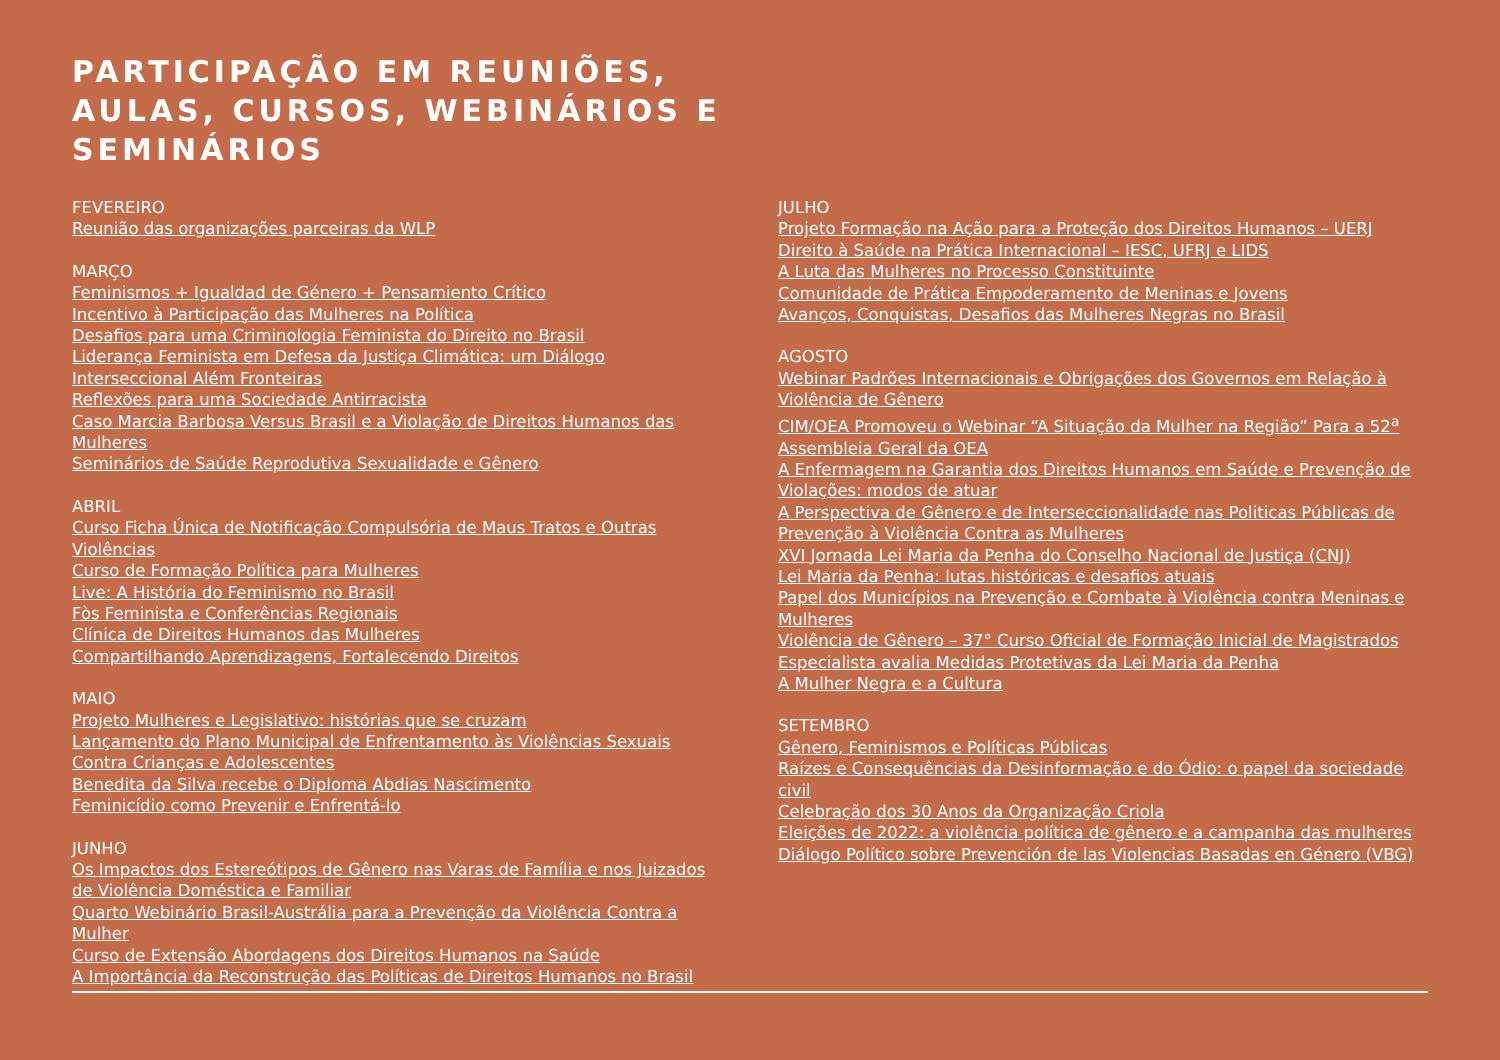PARTICIPAÇÃO EM REUNIÕES,
AULAS, CURSOS, WEBINÁRIOS E
SEMINÁRIOS
FEVEREIRO
Reunião das organizações parceiras da WLP
MARÇO
Feminismos + Igualdad de Género + Pensamiento Crítico
Incentivo à Participação das Mulheres na Política
Desafios para uma Criminologia Feminista do Direito no Brasil
Liderança Feminista em Defesa da Justiça Climática: um Diálogo Interseccional Além Fronteiras
Reflexões para uma Sociedade Antirracista
Caso Marcia Barbosa Versus Brasil e a Violação de Direitos Humanos das Mulheres
Seminários de Saúde Reprodutiva Sexualidade e Gênero
ABRIL
Curso Ficha Única de Notificação Compulsória de Maus Tratos e Outras Violências
Curso de Formação Política para Mulheres
Live: A História do Feminismo no Brasil
Fòs Feminista e Conferências Regionais
Clínica de Direitos Humanos das Mulheres
Compartilhando Aprendizagens, Fortalecendo Direitos
MAIO
Projeto Mulheres e Legislativo: histórias que se cruzam
Lançamento do Plano Municipal de Enfrentamento às Violências Sexuais Contra Crianças e Adolescentes
Benedita da Silva recebe o Diploma Abdias Nascimento
Feminicídio como Prevenir e Enfrentá-lo
JUNHO
Os Impactos dos Estereótipos de Gênero nas Varas de Família e nos Juizados de Violência Doméstica e Familiar
Quarto Webinário Brasil-Austrália para a Prevenção da Violência Contra a Mulher
Curso de Extensão Abordagens dos Direitos Humanos na Saúde
A Importância da Reconstrução das Políticas de Direitos Humanos no Brasil
JULHO
Projeto Formação na Ação para a Proteção dos Direitos Humanos – UERJ
Direito à Saúde na Prática Internacional – IESC, UFRJ e LIDS
A Luta das Mulheres no Processo Constituinte
Comunidade de Prática Empoderamento de Meninas e Jovens
Avanços, Conquistas, Desafios das Mulheres Negras no Brasil
AGOSTO
Webinar Padrões Internacionais e Obrigações dos Governos em Relação à Violência de Gênero
CIM/OEA Promoveu o Webinar “A Situação da Mulher na Região” Para a 52<sup>a</sup> Assembleia Geral da OEA
A Enfermagem na Garantia dos Direitos Humanos em Saúde e Prevenção de Violações: modos de atuar
A Perspectiva de Gênero e de Interseccionalidade nas Politicas Públicas de Prevenção à Violência Contra as Mulheres
XVI Jornada Lei Maria da Penha do Conselho Nacional de Justiça (CNJ)
Lei Maria da Penha: lutas históricas e desafios atuais
Papel dos Municípios na Prevenção e Combate à Violência contra Meninas e Mulheres
Violência de Gênero – 37° Curso Oficial de Formação Inicial de Magistrados
Especialista avalia Medidas Protetivas da Lei Maria da Penha
A Mulher Negra e a Cultura
SETEMBRO
Gênero, Feminismos e Políticas Públicas
Raízes e Consequências da Desinformação e do Ódio: o papel da sociedade civil
Celebração dos 30 Anos da Organização Criola
Eleições de 2022: a violência política de gênero e a campanha das mulheres
Diálogo Político sobre Prevención de las Violencias Basadas en Género (VBG)